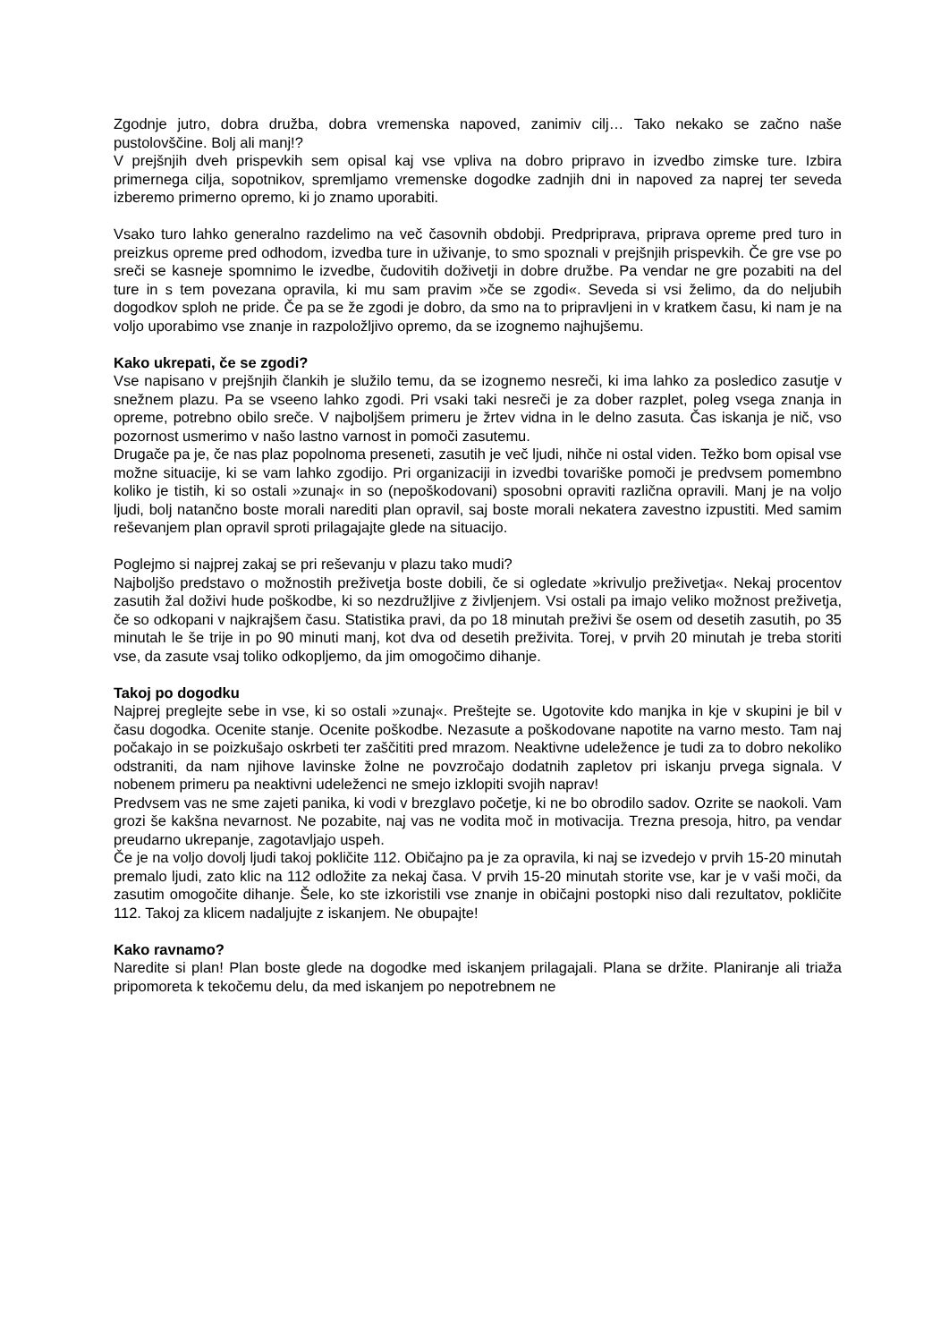Zgodnje jutro, dobra družba, dobra vremenska napoved, zanimiv cilj… Tako nekako se začno naše pustolovščine. Bolj ali manj!?
V prejšnjih dveh prispevkih sem opisal kaj vse vpliva na dobro pripravo in izvedbo zimske ture. Izbira primernega cilja, sopotnikov, spremljamo vremenske dogodke zadnjih dni in napoved za naprej ter seveda izberemo primerno opremo, ki jo znamo uporabiti.
Vsako turo lahko generalno razdelimo na več časovnih obdobji. Predpriprava, priprava opreme pred turo in preizkus opreme pred odhodom, izvedba ture in uživanje, to smo spoznali v prejšnjih prispevkih. Če gre vse po sreči se kasneje spomnimo le izvedbe, čudovitih doživetji in dobre družbe. Pa vendar ne gre pozabiti na del ture in s tem povezana opravila, ki mu sam pravim »če se zgodi«. Seveda si vsi želimo, da do neljubih dogodkov sploh ne pride. Če pa se že zgodi je dobro, da smo na to pripravljeni in v kratkem času, ki nam je na voljo uporabimo vse znanje in razpoložljivo opremo, da se izognemo najhujšemu.
Kako ukrepati, če se zgodi?
Vse napisano v prejšnjih člankih je služilo temu, da se izognemo nesreči, ki ima lahko za posledico zasutje v snežnem plazu. Pa se vseeno lahko zgodi. Pri vsaki taki nesreči je za dober razplet, poleg vsega znanja in opreme, potrebno obilo sreče. V najboljšem primeru je žrtev vidna in le delno zasuta. Čas iskanja je nič, vso pozornost usmerimo v našo lastno varnost in pomoči zasutemu.
Drugače pa je, če nas plaz popolnoma preseneti, zasutih je več ljudi, nihče ni ostal viden. Težko bom opisal vse možne situacije, ki se vam lahko zgodijo. Pri organizaciji in izvedbi tovariške pomoči je predvsem pomembno koliko je tistih, ki so ostali »zunaj« in so (nepoškodovani) sposobni opraviti različna opravili. Manj je na voljo ljudi, bolj natančno boste morali narediti plan opravil, saj boste morali nekatera zavestno izpustiti. Med samim reševanjem plan opravil sproti prilagajajte glede na situacijo.
Poglejmo si najprej zakaj se pri reševanju v plazu tako mudi?
Najboljšo predstavo o možnostih preživetja boste dobili, če si ogledate »krivuljo preživetja«. Nekaj procentov zasutih žal doživi hude poškodbe, ki so nezdružljive z življenjem. Vsi ostali pa imajo veliko možnost preživetja, če so odkopani v najkrajšem času. Statistika pravi, da po 18 minutah preživi še osem od desetih zasutih, po 35 minutah le še trije in po 90 minuti manj, kot dva od desetih preživita. Torej, v prvih 20 minutah je treba storiti vse, da zasute vsaj toliko odkopljemo, da jim omogočimo dihanje.
Takoj po dogodku
Najprej preglejte sebe in vse, ki so ostali »zunaj«. Preštejte se. Ugotovite kdo manjka in kje v skupini je bil v času dogodka. Ocenite stanje. Ocenite poškodbe. Nezasute a poškodovane napotite na varno mesto. Tam naj počakajo in se poizkušajo oskrbeti ter zaščititi pred mrazom. Neaktivne udeležence je tudi za to dobro nekoliko odstraniti, da nam njihove lavinske žolne ne povzročajo dodatnih zapletov pri iskanju prvega signala. V nobenem primeru pa neaktivni udeleženci ne smejo izklopiti svojih naprav!
Predvsem vas ne sme zajeti panika, ki vodi v brezglavo početje, ki ne bo obrodilo sadov. Ozrite se naokoli. Vam grozi še kakšna nevarnost. Ne pozabite, naj vas ne vodita moč in motivacija. Trezna presoja, hitro, pa vendar preudarno ukrepanje, zagotavljajo uspeh.
Če je na voljo dovolj ljudi takoj pokličite 112. Običajno pa je za opravila, ki naj se izvedejo v prvih 15-20 minutah premalo ljudi, zato klic na 112 odložite za nekaj časa. V prvih 15-20 minutah storite vse, kar je v vaši moči, da zasutim omogočite dihanje. Šele, ko ste izkoristili vse znanje in običajni postopki niso dali rezultatov, pokličite 112. Takoj za klicem nadaljujte z iskanjem. Ne obupajte!
Kako ravnamo?
Naredite si plan! Plan boste glede na dogodke med iskanjem prilagajali. Plana se držite. Planiranje ali triaža pripomoreta k tekočemu delu, da med iskanjem po nepotrebnem ne